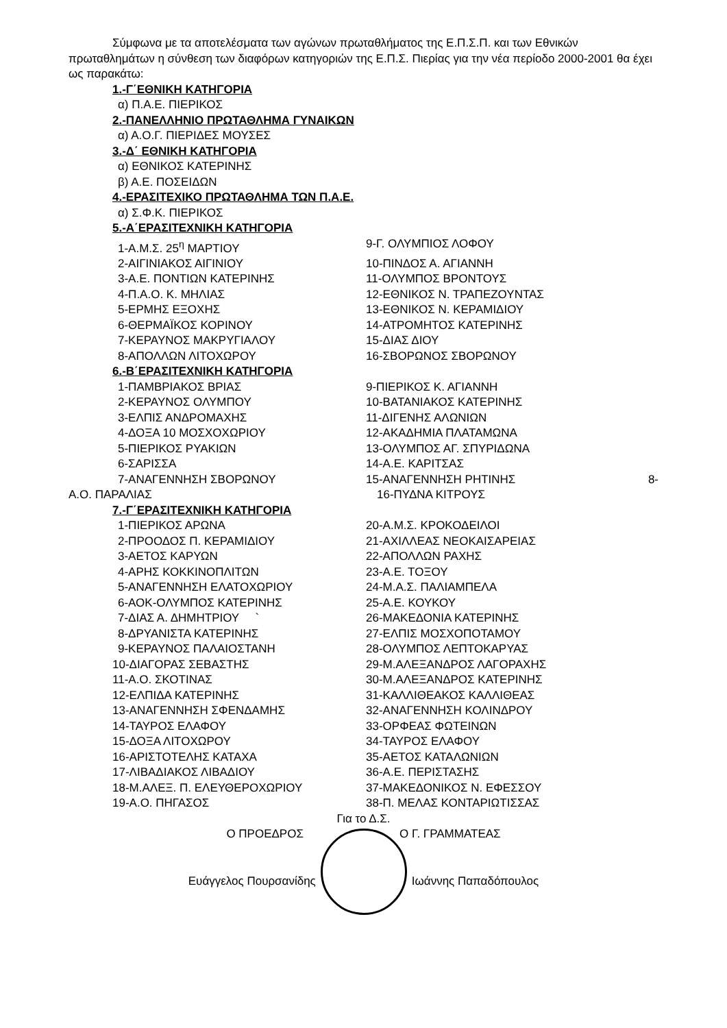Σύμφωνα με τα αποτελέσματα των αγώνων πρωταθλήματος της Ε.Π.Σ.Π. και των Εθνικών πρωταθλημάτων η σύνθεση των διαφόρων κατηγοριών της Ε.Π.Σ. Πιερίας για την νέα περίοδο 2000-2001 θα έχει ως παρακάτω:
1.-Γ΄ΕΘΝΙΚΗ ΚΑΤΗΓΟΡΙΑ
α) Π.Α.Ε. ΠΙΕΡΙΚΟΣ
2.-ΠΑΝΕΛΛΗΝΙΟ ΠΡΩΤΑΘΛΗΜΑ ΓΥΝΑΙΚΩΝ
α) Α.Ο.Γ. ΠΙΕΡΙΔΕΣ ΜΟΥΣΕΣ
3.-Δ΄ ΕΘΝΙΚΗ ΚΑΤΗΓΟΡΙΑ
α) ΕΘΝΙΚΟΣ ΚΑΤΕΡΙΝΗΣ
β) Α.Ε. ΠΟΣΕΙΔΩΝ
4.-ΕΡΑΣΙΤΕΧΙΚΟ ΠΡΩΤΑΘΛΗΜΑ ΤΩΝ Π.Α.Ε.
α) Σ.Φ.Κ. ΠΙΕΡΙΚΟΣ
5.-Α΄ΕΡΑΣΙΤΕΧΝΙΚΗ ΚΑΤΗΓΟΡΙΑ
1-Α.Μ.Σ. 25<sup>η</sup> ΜΑΡΤΙΟΥ 9-Γ. ΟΛΥΜΠΙΟΣ ΛΟΦΟΥ
2-ΑΙΓΙΝΙΑΚΟΣ ΑΙΓΙΝΙΟΥ 10-ΠΙΝΔΟΣ Α. ΑΓΙΑΝΝΗ
3-Α.Ε. ΠΟΝΤΙΩΝ ΚΑΤΕΡΙΝΗΣ 11-ΟΛΥΜΠΟΣ ΒΡΟΝΤΟΥΣ
4-Π.Α.Ο. Κ. ΜΗΛΙΑΣ 12-ΕΘΝΙΚΟΣ Ν. ΤΡΑΠΕΖΟΥΝΤΑΣ
5-ΕΡΜΗΣ ΕΞΟΧΗΣ 13-ΕΘΝΙΚΟΣ Ν. ΚΕΡΑΜΙΔΙΟΥ
6-ΘΕΡΜΑΪΚΟΣ ΚΟΡΙΝΟΥ 14-ΑΤΡΟΜΗΤΟΣ ΚΑΤΕΡΙΝΗΣ
7-ΚΕΡΑΥΝΟΣ ΜΑΚΡΥΓΙΑΛΟΥ 15-ΔΙΑΣ ΔΙΟΥ
8-ΑΠΟΛΛΩΝ ΛΙΤΟΧΩΡΟΥ 16-ΣΒΟΡΩΝΟΣ ΣΒΟΡΩΝΟΥ
6.-Β΄ΕΡΑΣΙΤΕΧΝΙΚΗ ΚΑΤΗΓΟΡΙΑ
1-ΠΑΜΒΡΙΑΚΟΣ ΒΡΙΑΣ 9-ΠΙΕΡΙΚΟΣ Κ. ΑΓΙΑΝΝΗ
2-ΚΕΡΑΥΝΟΣ ΟΛΥΜΠΟΥ 10-ΒΑΤΑΝΙΑΚΟΣ ΚΑΤΕΡΙΝΗΣ
3-ΕΛΠΙΣ ΑΝΔΡΟΜΑΧΗΣ 11-ΔΙΓΕΝΗΣ ΑΛΩΝΙΩΝ
4-ΔΟΞΑ 10 ΜΟΣΧΟΧΩΡΙΟΥ 12-ΑΚΑΔΗΜΙΑ ΠΛΑΤΑΜΩΝΑ
5-ΠΙΕΡΙΚΟΣ ΡΥΑΚΙΩΝ 13-ΟΛΥΜΠΟΣ ΑΓ. ΣΠΥΡΙΔΩΝΑ
6-ΣΑΡΙΣΣΑ 14-Α.Ε. ΚΑΡΙΤΣΑΣ
7-ΑΝΑΓΕΝΝΗΣΗ ΣΒΟΡΩΝΟΥ 15-ΑΝΑΓΕΝΝΗΣΗ ΡΗΤΙΝΗΣ 8-
Α.Ο. ΠΑΡΑΛΙΑΣ 16-ΠΥΔΝΑ ΚΙΤΡΟΥΣ
7.-Γ΄ΕΡΑΣΙΤΕΧΝΙΚΗ ΚΑΤΗΓΟΡΙΑ
1-ΠΙΕΡΙΚΟΣ ΑΡΩΝΑ 20-Α.Μ.Σ. ΚΡΟΚΟΔΕΙΛΟΙ
2-ΠΡΟΟΔΟΣ Π. ΚΕΡΑΜΙΔΙΟΥ 21-ΑΧΙΛΛΕΑΣ ΝΕΟΚΑΙΣΑΡΕΙΑΣ
3-ΑΕΤΟΣ ΚΑΡΥΩΝ 22-ΑΠΟΛΛΩΝ ΡΑΧΗΣ
4-ΑΡΗΣ ΚΟΚΚΙΝΟΠΛΙΤΩΝ 23-Α.Ε. ΤΟΞΟΥ
5-ΑΝΑΓΕΝΝΗΣΗ ΕΛΑΤΟΧΩΡΙΟΥ 24-Μ.Α.Σ. ΠΑΛΙΑΜΠΕΛΑ
6-ΑΟΚ-ΟΛΥΜΠΟΣ ΚΑΤΕΡΙΝΗΣ 25-Α.Ε. ΚΟΥΚΟΥ
7-ΔΙΑΣ Α. ΔΗΜΗΤΡΙΟΥ ` 26-ΜΑΚΕΔΟΝΙΑ ΚΑΤΕΡΙΝΗΣ
8-ΔΡΥΑΝΙΣΤΑ ΚΑΤΕΡΙΝΗΣ 27-ΕΛΠΙΣ ΜΟΣΧΟΠΟΤΑΜΟΥ
9-ΚΕΡΑΥΝΟΣ ΠΑΛΑΙΟΣΤΑΝΗ 28-ΟΛΥΜΠΟΣ ΛΕΠΤΟΚΑΡΥΑΣ
10-ΔΙΑΓΟΡΑΣ ΣΕΒΑΣΤΗΣ 29-Μ.ΑΛΕΞΑΝΔΡΟΣ ΛΑΓΟΡΑΧΗΣ
11-Α.Ο. ΣΚΟΤΙΝΑΣ 30-Μ.ΑΛΕΞΑΝΔΡΟΣ ΚΑΤΕΡΙΝΗΣ
12-ΕΛΠΙΔΑ ΚΑΤΕΡΙΝΗΣ 31-ΚΑΛΛΙΘΕΑΚΟΣ ΚΑΛΛΙΘΕΑΣ
13-ΑΝΑΓΕΝΝΗΣΗ ΣΦΕΝΔΑΜΗΣ 32-ΑΝΑΓΕΝΝΗΣΗ ΚΟΛΙΝΔΡΟΥ
14-ΤΑΥΡΟΣ ΕΛΑΦΟΥ 33-ΟΡΦΕΑΣ ΦΩΤΕΙΝΩΝ
15-ΔΟΞΑ ΛΙΤΟΧΩΡΟΥ 34-ΤΑΥΡΟΣ ΕΛΑΦΟΥ
16-ΑΡΙΣΤΟΤΕΛΗΣ ΚΑΤΑΧΑ 35-ΑΕΤΟΣ ΚΑΤΑΛΩΝΙΩΝ
17-ΛΙΒΑΔΙΑΚΟΣ ΛΙΒΑΔΙΟΥ 36-Α.Ε. ΠΕΡΙΣΤΑΣΗΣ
18-Μ.ΑΛΕΞ. Π. ΕΛΕΥΘΕΡΟΧΩΡΙΟΥ 37-ΜΑΚΕΔΟΝΙΚΟΣ Ν. ΕΦΕΣΣΟΥ
19-Α.Ο. ΠΗΓΑΣΟΣ 38-Π. ΜΕΛΑΣ ΚΟΝΤΑΡΙΩΤΙΣΣΑΣ
Για το Δ.Σ.
Ο ΠΡΟΕΔΡΟΣ Ο Γ. ΓΡΑΜΜΑΤΕΑΣ
Ευάγγελος Πουρσανίδης Ιωάννης Παπαδόπουλος